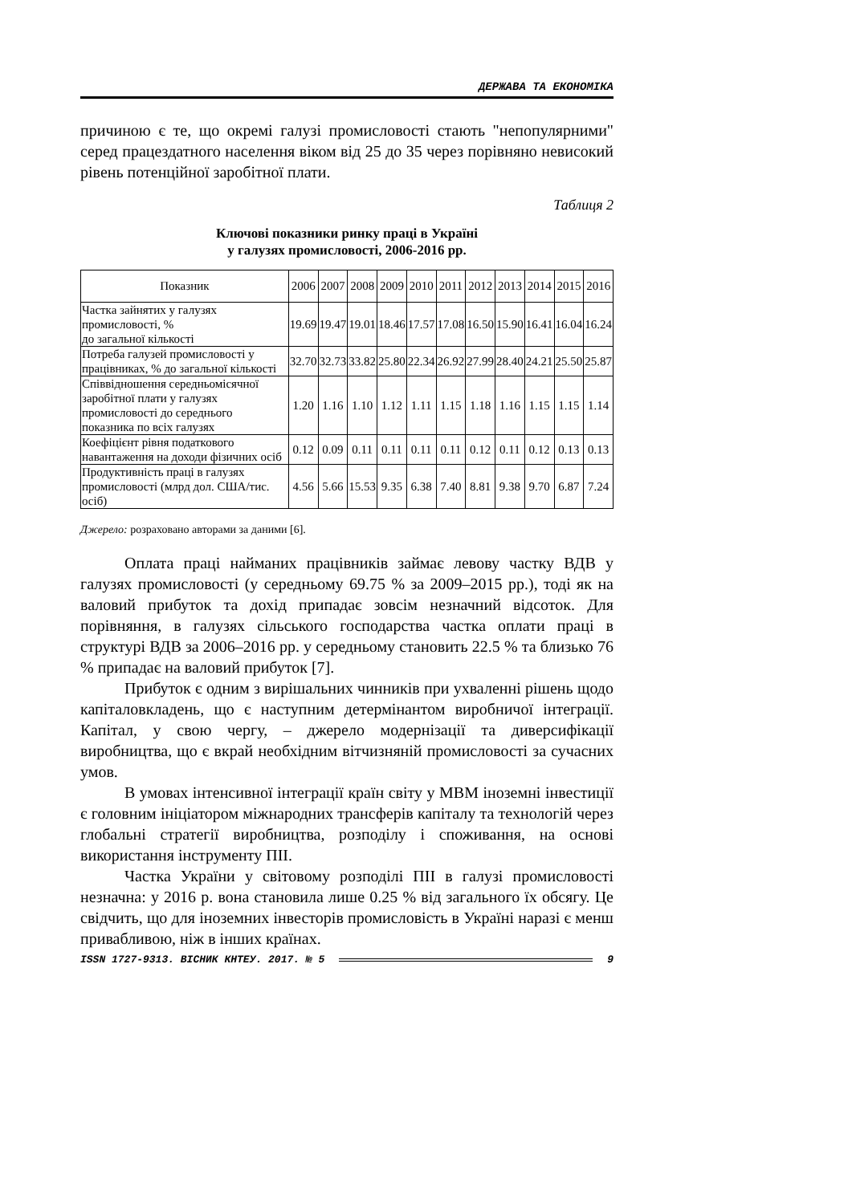ДЕРЖАВА ТА ЕКОНОМІКА
причиною є те, що окремі галузі промисловості стають "непопулярними" серед працездатного населення віком від 25 до 35 через порівняно невисокий рівень потенційної заробітної плати.
Таблиця 2
Ключові показники ринку праці в Україні
у галузях промисловості, 2006-2016 рр.
| Показник | 2006 | 2007 | 2008 | 2009 | 2010 | 2011 | 2012 | 2013 | 2014 | 2015 | 2016 |
| --- | --- | --- | --- | --- | --- | --- | --- | --- | --- | --- | --- |
| Частка зайнятих у галузях промисловості, % до загальної кількості | 19.69 | 19.47 | 19.01 | 18.46 | 17.57 | 17.08 | 16.50 | 15.90 | 16.41 | 16.04 | 16.24 |
| Потреба галузей промисловості у працівниках, % до загальної кількості | 32.70 | 32.73 | 33.82 | 25.80 | 22.34 | 26.92 | 27.99 | 28.40 | 24.21 | 25.50 | 25.87 |
| Співвідношення середньомісячної заробітної плати у галузях промисловості до середнього показника по всіх галузях | 1.20 | 1.16 | 1.10 | 1.12 | 1.11 | 1.15 | 1.18 | 1.16 | 1.15 | 1.15 | 1.14 |
| Коефіцієнт рівня податкового навантаження на доходи фізичних осіб | 0.12 | 0.09 | 0.11 | 0.11 | 0.11 | 0.11 | 0.12 | 0.11 | 0.12 | 0.13 | 0.13 |
| Продуктивність праці в галузях промисловості (млрд дол. США/тис. осіб) | 4.56 | 5.66 | 15.53 | 9.35 | 6.38 | 7.40 | 8.81 | 9.38 | 9.70 | 6.87 | 7.24 |
Джерело: розраховано авторами за даними [6].
Оплата праці найманих працівників займає левову частку ВДВ у галузях промисловості (у середньому 69.75 % за 2009–2015 рр.), тоді як на валовий прибуток та дохід припадає зовсім незначний відсоток. Для порівняння, в галузях сільського господарства частка оплати праці в структурі ВДВ за 2006–2016 рр. у середньому становить 22.5 % та близько 76 % припадає на валовий прибуток [7].
Прибуток є одним з вирішальних чинників при ухваленні рішень щодо капіталовкладень, що є наступним детермінантом виробничої інтеграції. Капітал, у свою чергу, – джерело модернізації та диверсифікації виробництва, що є вкрай необхідним вітчизняній промисловості за сучасних умов.
В умовах інтенсивної інтеграції країн світу у МВМ іноземні інвестиції є головним ініціатором міжнародних трансферів капіталу та технологій через глобальні стратегії виробництва, розподілу і споживання, на основі використання інструменту ПІІ.
Частка України у світовому розподілі ПІІ в галузі промисловості незначна: у 2016 р. вона становила лише 0.25 % від загального їх обсягу. Це свідчить, що для іноземних інвесторів промисловість в Україні наразі є менш привабливою, ніж в інших країнах.
ISSN 1727-9313. ВІСНИК КНТЕУ. 2017. № 5 9